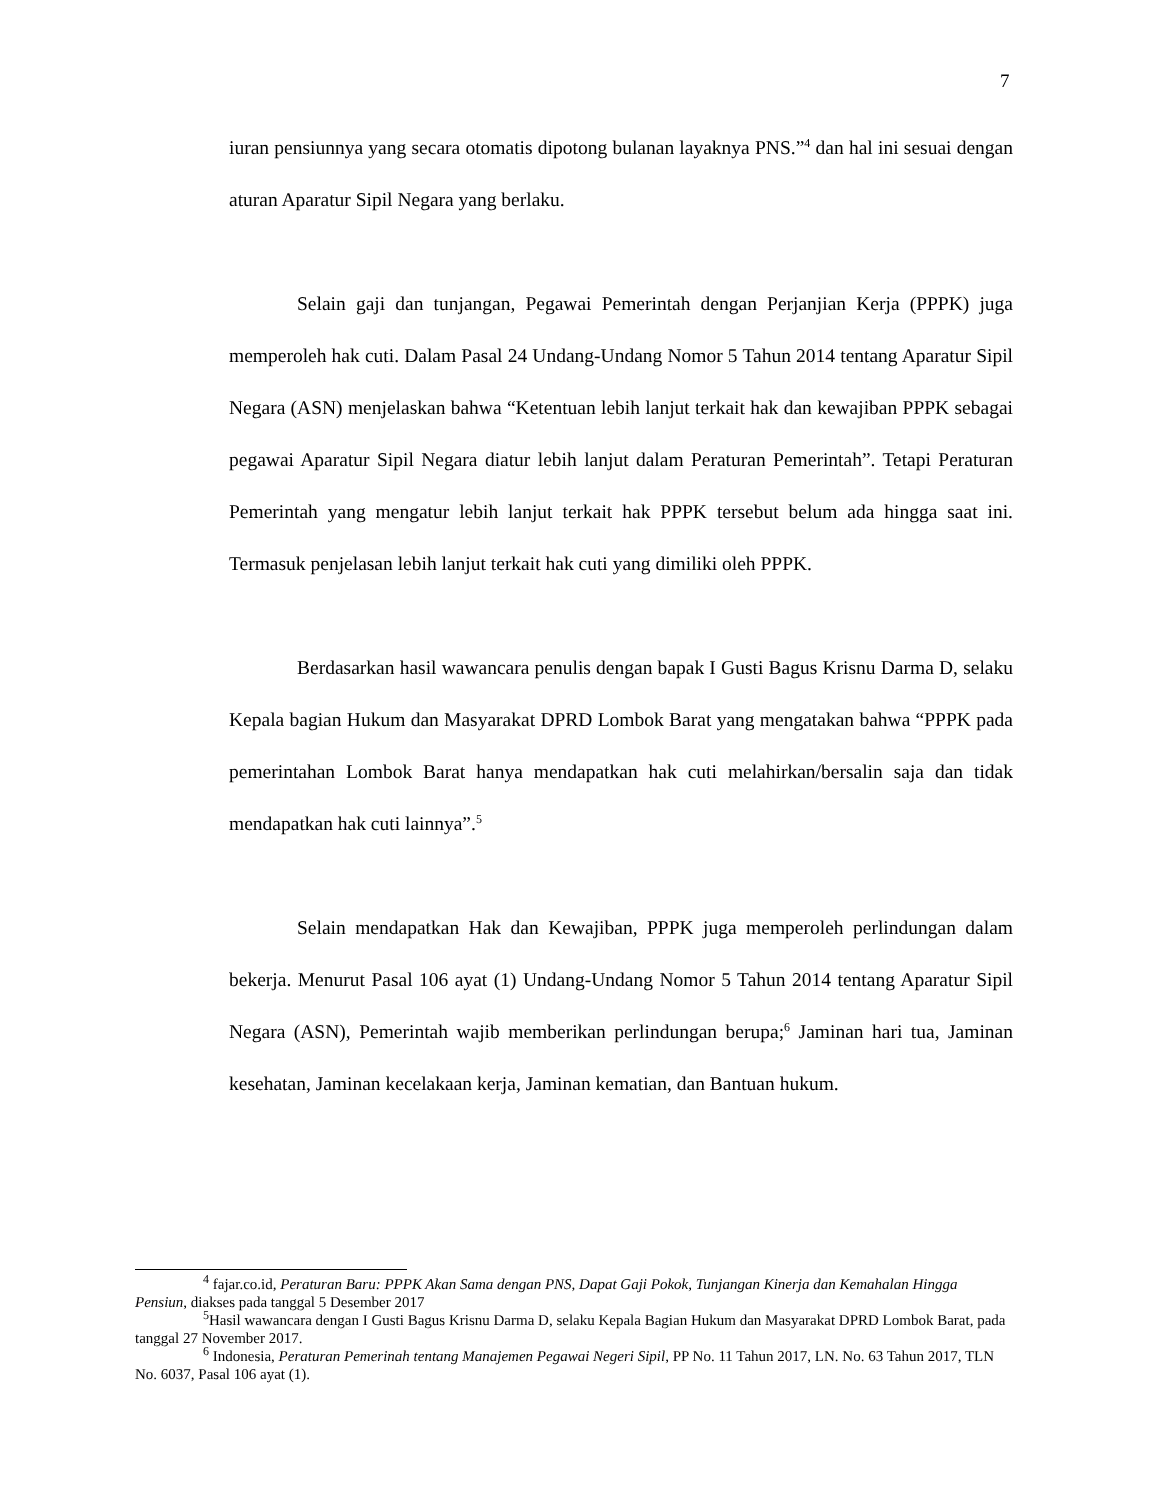7
iuran pensiunnya yang secara otomatis dipotong bulanan layaknya PNS.”<sup>4</sup> dan hal ini sesuai dengan aturan Aparatur Sipil Negara yang berlaku.
Selain gaji dan tunjangan, Pegawai Pemerintah dengan Perjanjian Kerja (PPPK) juga memperoleh hak cuti. Dalam Pasal 24 Undang-Undang Nomor 5 Tahun 2014 tentang Aparatur Sipil Negara (ASN) menjelaskan bahwa “Ketentuan lebih lanjut terkait hak dan kewajiban PPPK sebagai pegawai Aparatur Sipil Negara diatur lebih lanjut dalam Peraturan Pemerintah”. Tetapi Peraturan Pemerintah yang mengatur lebih lanjut terkait hak PPPK tersebut belum ada hingga saat ini. Termasuk penjelasan lebih lanjut terkait hak cuti yang dimiliki oleh PPPK.
Berdasarkan hasil wawancara penulis dengan bapak I Gusti Bagus Krisnu Darma D, selaku Kepala bagian Hukum dan Masyarakat DPRD Lombok Barat yang mengatakan bahwa “PPPK pada pemerintahan Lombok Barat hanya mendapatkan hak cuti melahirkan/bersalin saja dan tidak mendapatkan hak cuti lainnya”.<sup>5</sup>
Selain mendapatkan Hak dan Kewajiban, PPPK juga memperoleh perlindungan dalam bekerja. Menurut Pasal 106 ayat (1) Undang-Undang Nomor 5 Tahun 2014 tentang Aparatur Sipil Negara (ASN), Pemerintah wajib memberikan perlindungan berupa;<sup>6</sup> Jaminan hari tua, Jaminan kesehatan, Jaminan kecelakaan kerja, Jaminan kematian, dan Bantuan hukum.
<sup>4</sup> fajar.co.id, Peraturan Baru: PPPK Akan Sama dengan PNS, Dapat Gaji Pokok, Tunjangan Kinerja dan Kemahalan Hingga Pensiun, diakses pada tanggal 5 Desember 2017
<sup>5</sup> Hasil wawancara dengan I Gusti Bagus Krisnu Darma D, selaku Kepala Bagian Hukum dan Masyarakat DPRD Lombok Barat, pada tanggal 27 November 2017.
<sup>6</sup> Indonesia, Peraturan Pemerinah tentang Manajemen Pegawai Negeri Sipil, PP No. 11 Tahun 2017, LN. No. 63 Tahun 2017, TLN No. 6037, Pasal 106 ayat (1).